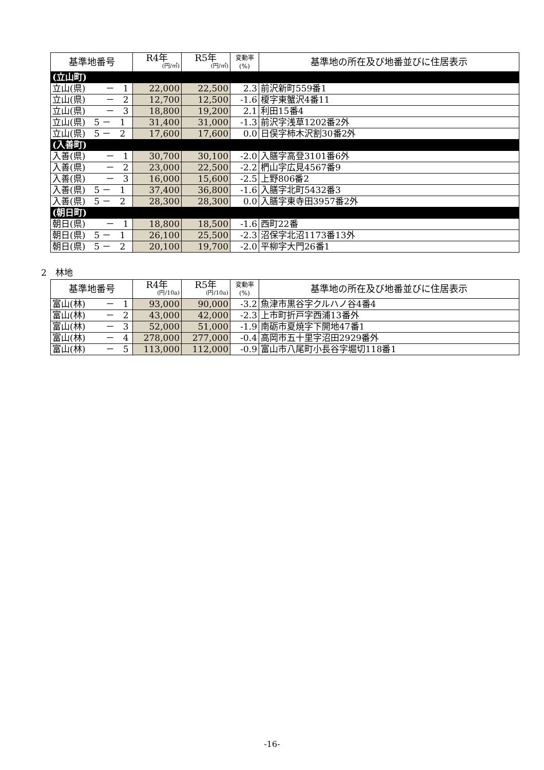| 基準地番号 | R4年 (円/㎡) | R5年 (円/㎡) | 変動率 (%) | 基準地の所在及び地番並びに住居表示 |
| --- | --- | --- | --- | --- |
| (立山町) | | | | |
| 立山(県) － 1 | 22,000 | 22,500 | 2.3 | 前沢新町559番1 |
| 立山(県) － 2 | 12,700 | 12,500 | -1.6 | 榎字東蟹沢4番11 |
| 立山(県) － 3 | 18,800 | 19,200 | 2.1 | 利田15番4 |
| 立山(県) 5 － 1 | 31,400 | 31,000 | -1.3 | 前沢字浅草1202番2外 |
| 立山(県) 5 － 2 | 17,600 | 17,600 | 0.0 | 日俣字柿木沢割30番2外 |
| (入善町) | | | | |
| 入善(県) － 1 | 30,700 | 30,100 | -2.0 | 入膳字高登3101番6外 |
| 入善(県) － 2 | 23,000 | 22,500 | -2.2 | 椚山字広見4567番9 |
| 入善(県) － 3 | 16,000 | 15,600 | -2.5 | 上野806番2 |
| 入善(県) 5 － 1 | 37,400 | 36,800 | -1.6 | 入膳字北町5432番3 |
| 入善(県) 5 － 2 | 28,300 | 28,300 | 0.0 | 入膳字東寺田3957番2外 |
| (朝日町) | | | | |
| 朝日(県) － 1 | 18,800 | 18,500 | -1.6 | 西町22番 |
| 朝日(県) 5 － 1 | 26,100 | 25,500 | -2.3 | 沼保字北沼1173番13外 |
| 朝日(県) 5 － 2 | 20,100 | 19,700 | -2.0 | 平柳字大門26番1 |
2　林地
| 基準地番号 | R4年 (円/10a) | R5年 (円/10a) | 変動率 (%) | 基準地の所在及び地番並びに住居表示 |
| --- | --- | --- | --- | --- |
| 富山(林) － 1 | 93,000 | 90,000 | -3.2 | 魚津市黒谷字クルハノ谷4番4 |
| 富山(林) － 2 | 43,000 | 42,000 | -2.3 | 上市町折戸字西浦13番外 |
| 富山(林) － 3 | 52,000 | 51,000 | -1.9 | 南砺市夏焼字下開地47番1 |
| 富山(林) － 4 | 278,000 | 277,000 | -0.4 | 高岡市五十里字沼田2929番外 |
| 富山(林) － 5 | 113,000 | 112,000 | -0.9 | 富山市八尾町小長谷字堀切118番1 |
-16-